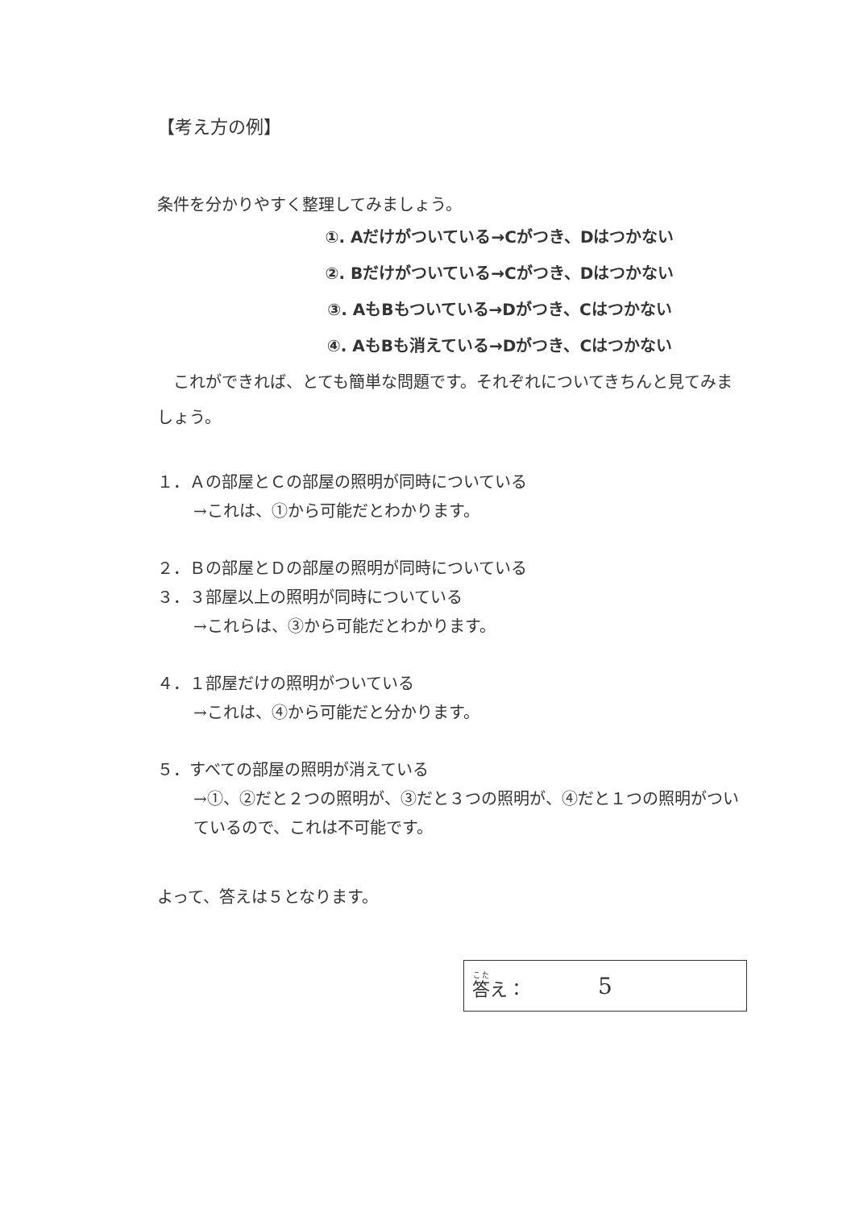【考え方の例】
条件を分かりやすく整理してみましょう。
①. Aだけがついている→Cがつき、Dはつかない
②. Bだけがついている→Cがつき、Dはつかない
③. AもBもついている→Dがつき、Cはつかない
④. AもBも消えている→Dがつき、Cはつかない
　これができれば、とても簡単な問題です。それぞれについてきちんと見てみましょう。
１．Ａの部屋とＣの部屋の照明が同時についている
→これは、①から可能だとわかります。
２．Ｂの部屋とＤの部屋の照明が同時についている
３．３部屋以上の照明が同時についている
→これらは、③から可能だとわかります。
４．１部屋だけの照明がついている
→これは、④から可能だと分かります。
５．すべての部屋の照明が消えている
→①、②だと２つの照明が、③だと３つの照明が、④だと１つの照明がついているので、これは不可能です。
よって、答えは５となります。
答え： 5